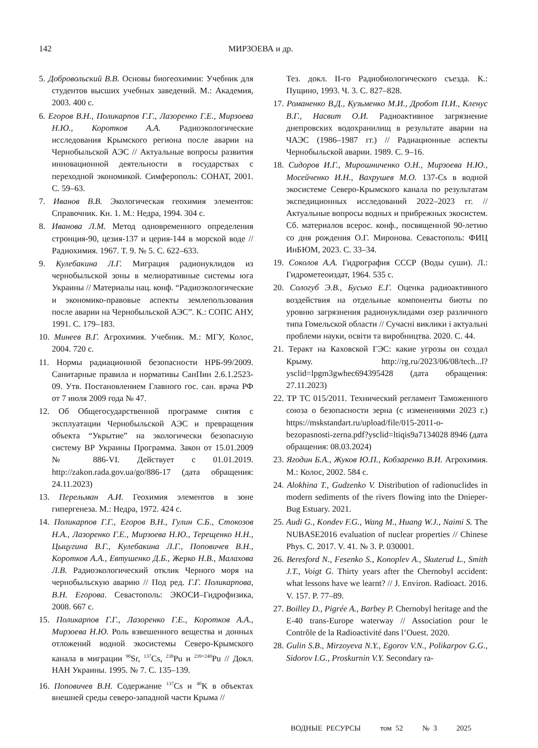142 МИРЗОЕВА и др.
5. Добровольский В.В. Основы биогеохимии: Учебник для студентов высших учебных заведений. М.: Академия, 2003. 400 с.
6. Егоров В.Н., Поликарпов Г.Г., Лазоренко Г.Е., Мирзоева Н.Ю., Коротков А.А. Радиоэкологические исследования Крымского региона после аварии на Чернобыльской АЭС // Актуальные вопросы развития инновационной деятельности в государствах с переходной экономикой. Симферополь: СОНАТ, 2001. С. 59–63.
7. Иванов В.В. Экологическая геохимия элементов: Справочник. Кн. 1. М.: Недра, 1994. 304 с.
8. Иванова Л.М. Метод одновременного определения стронция-90, цезия-137 и церия-144 в морской воде // Радиохимия. 1967. Т. 9. № 5. С. 622–633.
9. Кулебакина Л.Г. Миграция радионуклидов из чернобыльской зоны в мелиоративные системы юга Украины // Материалы нац. конф. “Радиоэкологические и экономико-правовые аспекты землепользования после аварии на Чернобыльской АЭС”. К.: СОПС АНУ, 1991. С. 179–183.
10. Минеев В.Г. Агрохимия. Учебник. М.: МГУ, Колос, 2004. 720 с.
11. Нормы радиационной безопасности НРБ-99/2009. Санитарные правила и нормативы СанПин 2.6.1.2523-09. Утв. Постановлением Главного гос. сан. врача РФ от 7 июля 2009 года № 47.
12. Об Общегосударственной программе снятия с эксплуатации Чернобыльской АЭС и превращения объекта “Укрытие” на экологически безопасную систему ВР Украины Программа. Закон от 15.01.2009 № 886-VI. Действует с 01.01.2019. http://zakon.rada.gov.ua/go/886-17 (дата обращения: 24.11.2023)
13. Перельман А.И. Геохимия элементов в зоне гипергенеза. М.: Недра, 1972. 424 с.
14. Поликарпов Г.Г., Егоров В.Н., Гулин С.Б., Стокозов Н.А., Лазоренко Г.Е., Мирзоева Н.Ю., Терещенко Н.Н., Цыцугина В.Г., Кулебакина Л.Г., Поповичев В.Н., Коротков А.А., Евтушенко Д.Б., Жерко Н.В., Малахова Л.В. Радиоэкологический отклик Черного моря на чернобыльскую аварию // Под ред. Г.Г. Поликарпова, В.Н. Егорова. Севастополь: ЭКОСИ–Гидрофизика, 2008. 667 с.
15. Поликарпов Г.Г., Лазоренко Г.Е., Коротков А.А., Мирзоева Н.Ю. Роль взвешенного вещества и донных отложений водной экосистемы Северо-Крымского канала в миграции <sup>90</sup>Sr, <sup>137</sup>Cs, <sup>238</sup>Pu и <sup>239+240</sup>Pu // Докл. НАН Украины. 1995. № 7. С. 135–139.
16. Поповичев В.Н. Содержание <sup>137</sup>Cs и <sup>40</sup>K в объектах внешней среды северо-западной части Крыма //
Тез. докл. II-го Радиобиологического съезда. К.: Пущино, 1993. Ч. 3. С. 827–828.
17. Романенко В.Д., Кузьменко М.И., Дробот П.И., Кленус В.Г., Насвит О.И. Радиоактивное загрязнение днепровских водохранилищ в результате аварии на ЧАЭС (1986–1987 гг.) // Радиационные аспекты Чернобыльской аварии. 1989. С. 9–16.
18. Сидоров И.Г., Мирошниченко О.Н., Мирзоева Н.Ю., Мосейченко И.Н., Вахрушев М.О. 137-Cs в водной экосистеме Северо-Крымского канала по результатам экспедиционных исследований 2022–2023 гг. // Актуальные вопросы водных и прибрежных экосистем. Сб. материалов всерос. конф., посвященной 90-летию со дня рождения О.Г. Миронова. Севастополь: ФИЦ ИнБЮМ, 2023. С. 33–34.
19. Соколов А.А. Гидрография СССР (Воды суши). Л.: Гидрометеоиздат, 1964. 535 с.
20. Сологуб Э.В., Бусько Е.Г. Оценка радиоактивного воздействия на отдельные компоненты биоты по уровню загрязнения радионуклидами озер различного типа Гомельской области // Сучасні виклики і актуальні проблеми науки, освіти та виробництва. 2020. С. 44.
21. Теракт на Каховской ГЭС: какие угрозы он создал Крыму. http://rg.ru/2023/06/08/tech...l?ysclid=lpgm3gwhec694395428 (дата обращения: 27.11.2023)
22. ТР ТС 015/2011. Технический регламент Таможенного союза о безопасности зерна (с изменениями 2023 г.) https://mskstandart.ru/upload/file/015-2011-o-bezopasnosti-zerna.pdf?ysclid=ltiqis9a7134028 8946 (дата обращения: 08.03.2024)
23. Ягодин Б.А., Жуков Ю.П., Кобзаренко В.И. Агрохимия. М.: Колос, 2002. 584 с.
24. Alokhina T., Gudzenko V. Distribution of radionuclides in modern sediments of the rivers flowing into the Dnieper-Bug Estuary. 2021.
25. Audi G., Kondev F.G., Wang M., Huang W.J., Naimi S. The NUBASE2016 evaluation of nuclear properties // Chinese Phys. C. 2017. V. 41. № 3. P. 030001.
26. Beresford N., Fesenko S., Konoplev A., Skuterud L., Smith J.T., Voigt G. Thirty years after the Chernobyl accident: what lessons have we learnt? // J. Environ. Radioact. 2016. V. 157. P. 77–89.
27. Boilley D., Pigrée A., Barbey P. Chernobyl heritage and the E-40 trans-Europe waterway // Association pour le Contrôle de la Radioactivité dans l’Ouest. 2020.
28. Gulin S.B., Mirzoyeva N.Y., Egorov V.N., Polikarpov G.G., Sidorov I.G., Proskurnin V.Y. Secondary ra-
ВОДНЫЕ РЕСУРСЫ том 52 № 3 2025